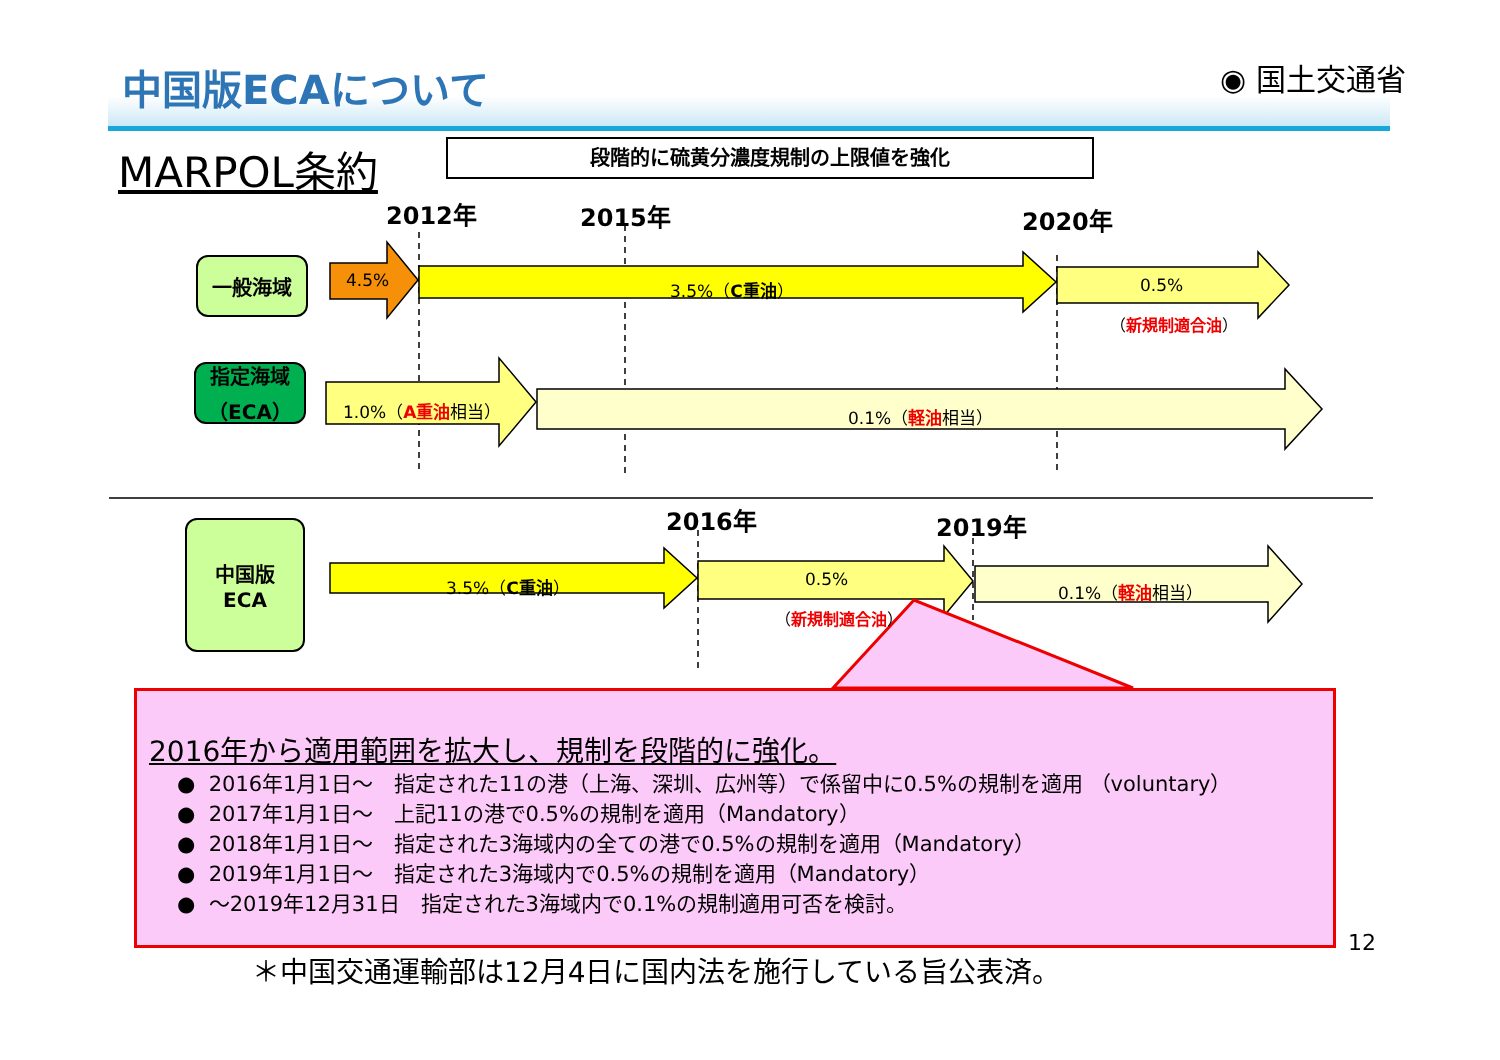中国版ECAについて ◉ 国土交通省
MARPOL条約 段階的に硫黄分濃度規制の上限値を強化
2012年 2015年 2020年
一般海域
指定海域
（ECA）
中国版
ECA
4.5% 3.5%（C重油） 0.5%
（新規制適合油）
1.0%（A重油相当） 0.1%（軽油相当）
2016年 2019年
3.5%（C重油） 0.5%
（新規制適合油）
0.1%（軽油相当）
2016年から適用範囲を拡大し、規制を段階的に強化。
● 2016年1月1日～　指定された11の港（上海、深圳、広州等）で係留中に0.5%の規制を適用 （voluntary）
● 2017年1月1日～　上記11の港で0.5%の規制を適用（Mandatory）
● 2018年1月1日～　指定された3海域内の全ての港で0.5%の規制を適用（Mandatory）
● 2019年1月1日～　指定された3海域内で0.5%の規制を適用（Mandatory）
● ～2019年12月31日　指定された3海域内で0.1%の規制適用可否を検討。
12
＊中国交通運輸部は12月4日に国内法を施行している旨公表済。